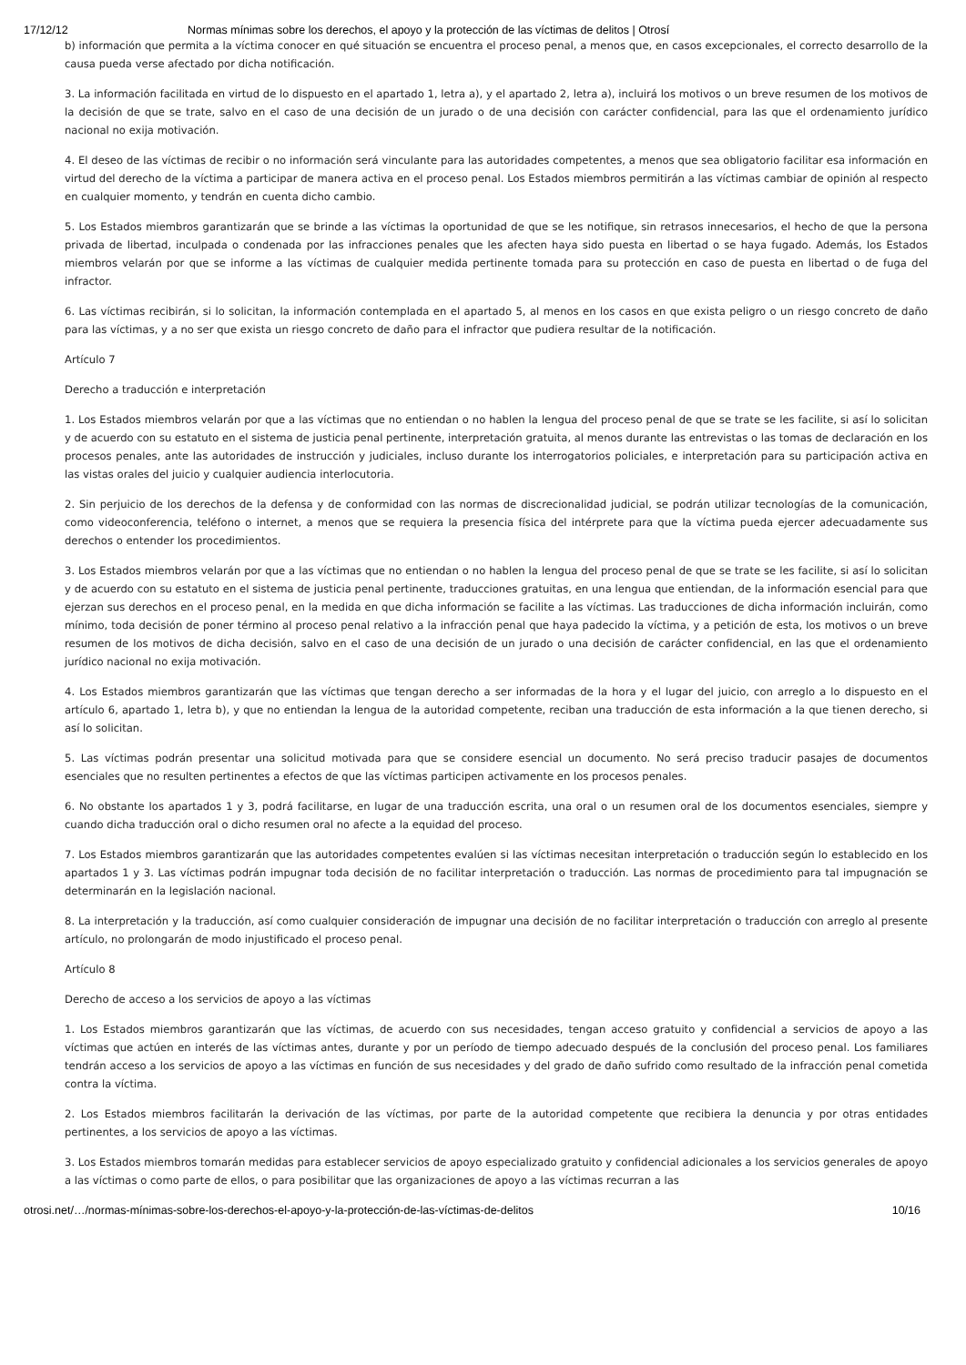17/12/12 Normas mínimas sobre los derechos, el apoyo y la protección de las víctimas de delitos | Otrosí
b) información que permita a la víctima conocer en qué situación se encuentra el proceso penal, a menos que, en casos excepcionales, el correcto desarrollo de la causa pueda verse afectado por dicha notificación.
3. La información facilitada en virtud de lo dispuesto en el apartado 1, letra a), y el apartado 2, letra a), incluirá los motivos o un breve resumen de los motivos de la decisión de que se trate, salvo en el caso de una decisión de un jurado o de una decisión con carácter confidencial, para las que el ordenamiento jurídico nacional no exija motivación.
4. El deseo de las víctimas de recibir o no información será vinculante para las autoridades competentes, a menos que sea obligatorio facilitar esa información en virtud del derecho de la víctima a participar de manera activa en el proceso penal. Los Estados miembros permitirán a las víctimas cambiar de opinión al respecto en cualquier momento, y tendrán en cuenta dicho cambio.
5. Los Estados miembros garantizarán que se brinde a las víctimas la oportunidad de que se les notifique, sin retrasos innecesarios, el hecho de que la persona privada de libertad, inculpada o condenada por las infracciones penales que les afecten haya sido puesta en libertad o se haya fugado. Además, los Estados miembros velarán por que se informe a las víctimas de cualquier medida pertinente tomada para su protección en caso de puesta en libertad o de fuga del infractor.
6. Las víctimas recibirán, si lo solicitan, la información contemplada en el apartado 5, al menos en los casos en que exista peligro o un riesgo concreto de daño para las víctimas, y a no ser que exista un riesgo concreto de daño para el infractor que pudiera resultar de la notificación.
Artículo 7
Derecho a traducción e interpretación
1. Los Estados miembros velarán por que a las víctimas que no entiendan o no hablen la lengua del proceso penal de que se trate se les facilite, si así lo solicitan y de acuerdo con su estatuto en el sistema de justicia penal pertinente, interpretación gratuita, al menos durante las entrevistas o las tomas de declaración en los procesos penales, ante las autoridades de instrucción y judiciales, incluso durante los interrogatorios policiales, e interpretación para su participación activa en las vistas orales del juicio y cualquier audiencia interlocutoria.
2. Sin perjuicio de los derechos de la defensa y de conformidad con las normas de discrecionalidad judicial, se podrán utilizar tecnologías de la comunicación, como videoconferencia, teléfono o internet, a menos que se requiera la presencia física del intérprete para que la víctima pueda ejercer adecuadamente sus derechos o entender los procedimientos.
3. Los Estados miembros velarán por que a las víctimas que no entiendan o no hablen la lengua del proceso penal de que se trate se les facilite, si así lo solicitan y de acuerdo con su estatuto en el sistema de justicia penal pertinente, traducciones gratuitas, en una lengua que entiendan, de la información esencial para que ejerzan sus derechos en el proceso penal, en la medida en que dicha información se facilite a las víctimas. Las traducciones de dicha información incluirán, como mínimo, toda decisión de poner término al proceso penal relativo a la infracción penal que haya padecido la víctima, y a petición de esta, los motivos o un breve resumen de los motivos de dicha decisión, salvo en el caso de una decisión de un jurado o una decisión de carácter confidencial, en las que el ordenamiento jurídico nacional no exija motivación.
4. Los Estados miembros garantizarán que las víctimas que tengan derecho a ser informadas de la hora y el lugar del juicio, con arreglo a lo dispuesto en el artículo 6, apartado 1, letra b), y que no entiendan la lengua de la autoridad competente, reciban una traducción de esta información a la que tienen derecho, si así lo solicitan.
5. Las víctimas podrán presentar una solicitud motivada para que se considere esencial un documento. No será preciso traducir pasajes de documentos esenciales que no resulten pertinentes a efectos de que las víctimas participen activamente en los procesos penales.
6. No obstante los apartados 1 y 3, podrá facilitarse, en lugar de una traducción escrita, una oral o un resumen oral de los documentos esenciales, siempre y cuando dicha traducción oral o dicho resumen oral no afecte a la equidad del proceso.
7. Los Estados miembros garantizarán que las autoridades competentes evalúen si las víctimas necesitan interpretación o traducción según lo establecido en los apartados 1 y 3. Las víctimas podrán impugnar toda decisión de no facilitar interpretación o traducción. Las normas de procedimiento para tal impugnación se determinarán en la legislación nacional.
8. La interpretación y la traducción, así como cualquier consideración de impugnar una decisión de no facilitar interpretación o traducción con arreglo al presente artículo, no prolongarán de modo injustificado el proceso penal.
Artículo 8
Derecho de acceso a los servicios de apoyo a las víctimas
1. Los Estados miembros garantizarán que las víctimas, de acuerdo con sus necesidades, tengan acceso gratuito y confidencial a servicios de apoyo a las víctimas que actúen en interés de las víctimas antes, durante y por un período de tiempo adecuado después de la conclusión del proceso penal. Los familiares tendrán acceso a los servicios de apoyo a las víctimas en función de sus necesidades y del grado de daño sufrido como resultado de la infracción penal cometida contra la víctima.
2. Los Estados miembros facilitarán la derivación de las víctimas, por parte de la autoridad competente que recibiera la denuncia y por otras entidades pertinentes, a los servicios de apoyo a las víctimas.
3. Los Estados miembros tomarán medidas para establecer servicios de apoyo especializado gratuito y confidencial adicionales a los servicios generales de apoyo a las víctimas o como parte de ellos, o para posibilitar que las organizaciones de apoyo a las víctimas recurran a las
otrosi.net/…/normas-mínimas-sobre-los-derechos-el-apoyo-y-la-protección-de-las-víctimas-de-delitos 10/16